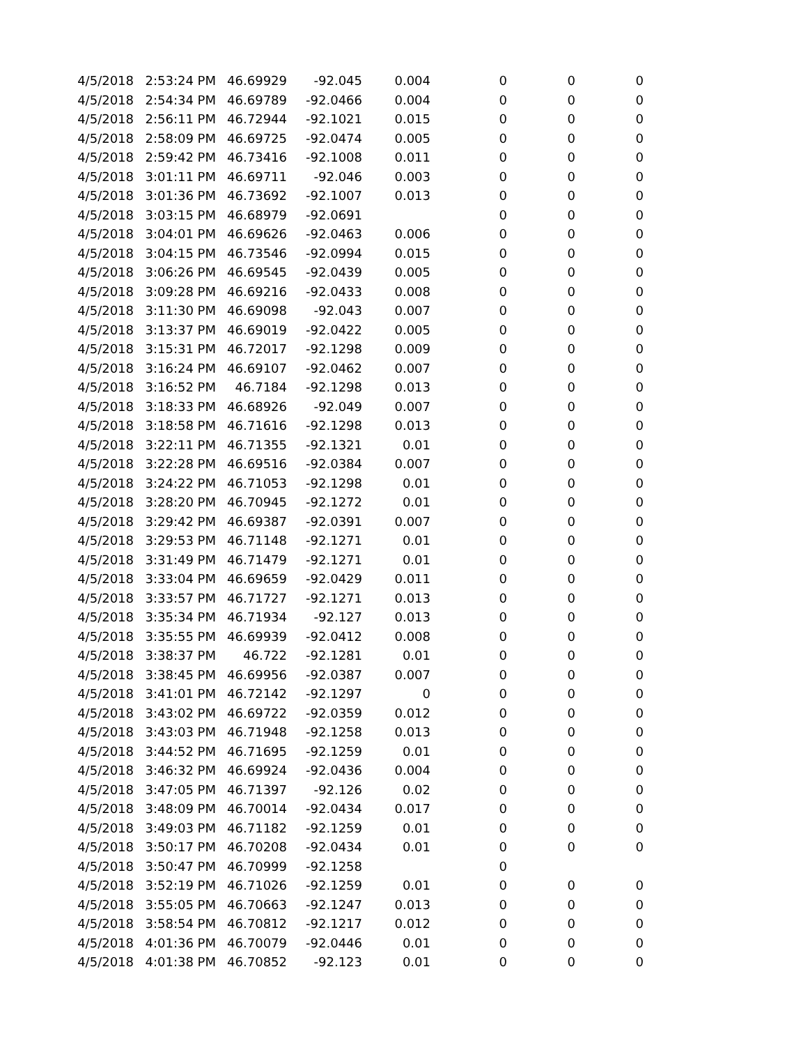| 4/5/2018 | 2:53:24 PM | 46.69929 | -92.045 | 0.004 | 0 | 0 | 0 |
| 4/5/2018 | 2:54:34 PM | 46.69789 | -92.0466 | 0.004 | 0 | 0 | 0 |
| 4/5/2018 | 2:56:11 PM | 46.72944 | -92.1021 | 0.015 | 0 | 0 | 0 |
| 4/5/2018 | 2:58:09 PM | 46.69725 | -92.0474 | 0.005 | 0 | 0 | 0 |
| 4/5/2018 | 2:59:42 PM | 46.73416 | -92.1008 | 0.011 | 0 | 0 | 0 |
| 4/5/2018 | 3:01:11 PM | 46.69711 | -92.046 | 0.003 | 0 | 0 | 0 |
| 4/5/2018 | 3:01:36 PM | 46.73692 | -92.1007 | 0.013 | 0 | 0 | 0 |
| 4/5/2018 | 3:03:15 PM | 46.68979 | -92.0691 | | 0 | 0 | 0 |
| 4/5/2018 | 3:04:01 PM | 46.69626 | -92.0463 | 0.006 | 0 | 0 | 0 |
| 4/5/2018 | 3:04:15 PM | 46.73546 | -92.0994 | 0.015 | 0 | 0 | 0 |
| 4/5/2018 | 3:06:26 PM | 46.69545 | -92.0439 | 0.005 | 0 | 0 | 0 |
| 4/5/2018 | 3:09:28 PM | 46.69216 | -92.0433 | 0.008 | 0 | 0 | 0 |
| 4/5/2018 | 3:11:30 PM | 46.69098 | -92.043 | 0.007 | 0 | 0 | 0 |
| 4/5/2018 | 3:13:37 PM | 46.69019 | -92.0422 | 0.005 | 0 | 0 | 0 |
| 4/5/2018 | 3:15:31 PM | 46.72017 | -92.1298 | 0.009 | 0 | 0 | 0 |
| 4/5/2018 | 3:16:24 PM | 46.69107 | -92.0462 | 0.007 | 0 | 0 | 0 |
| 4/5/2018 | 3:16:52 PM | 46.7184 | -92.1298 | 0.013 | 0 | 0 | 0 |
| 4/5/2018 | 3:18:33 PM | 46.68926 | -92.049 | 0.007 | 0 | 0 | 0 |
| 4/5/2018 | 3:18:58 PM | 46.71616 | -92.1298 | 0.013 | 0 | 0 | 0 |
| 4/5/2018 | 3:22:11 PM | 46.71355 | -92.1321 | 0.01 | 0 | 0 | 0 |
| 4/5/2018 | 3:22:28 PM | 46.69516 | -92.0384 | 0.007 | 0 | 0 | 0 |
| 4/5/2018 | 3:24:22 PM | 46.71053 | -92.1298 | 0.01 | 0 | 0 | 0 |
| 4/5/2018 | 3:28:20 PM | 46.70945 | -92.1272 | 0.01 | 0 | 0 | 0 |
| 4/5/2018 | 3:29:42 PM | 46.69387 | -92.0391 | 0.007 | 0 | 0 | 0 |
| 4/5/2018 | 3:29:53 PM | 46.71148 | -92.1271 | 0.01 | 0 | 0 | 0 |
| 4/5/2018 | 3:31:49 PM | 46.71479 | -92.1271 | 0.01 | 0 | 0 | 0 |
| 4/5/2018 | 3:33:04 PM | 46.69659 | -92.0429 | 0.011 | 0 | 0 | 0 |
| 4/5/2018 | 3:33:57 PM | 46.71727 | -92.1271 | 0.013 | 0 | 0 | 0 |
| 4/5/2018 | 3:35:34 PM | 46.71934 | -92.127 | 0.013 | 0 | 0 | 0 |
| 4/5/2018 | 3:35:55 PM | 46.69939 | -92.0412 | 0.008 | 0 | 0 | 0 |
| 4/5/2018 | 3:38:37 PM | 46.722 | -92.1281 | 0.01 | 0 | 0 | 0 |
| 4/5/2018 | 3:38:45 PM | 46.69956 | -92.0387 | 0.007 | 0 | 0 | 0 |
| 4/5/2018 | 3:41:01 PM | 46.72142 | -92.1297 | 0 | 0 | 0 | 0 |
| 4/5/2018 | 3:43:02 PM | 46.69722 | -92.0359 | 0.012 | 0 | 0 | 0 |
| 4/5/2018 | 3:43:03 PM | 46.71948 | -92.1258 | 0.013 | 0 | 0 | 0 |
| 4/5/2018 | 3:44:52 PM | 46.71695 | -92.1259 | 0.01 | 0 | 0 | 0 |
| 4/5/2018 | 3:46:32 PM | 46.69924 | -92.0436 | 0.004 | 0 | 0 | 0 |
| 4/5/2018 | 3:47:05 PM | 46.71397 | -92.126 | 0.02 | 0 | 0 | 0 |
| 4/5/2018 | 3:48:09 PM | 46.70014 | -92.0434 | 0.017 | 0 | 0 | 0 |
| 4/5/2018 | 3:49:03 PM | 46.71182 | -92.1259 | 0.01 | 0 | 0 | 0 |
| 4/5/2018 | 3:50:17 PM | 46.70208 | -92.0434 | 0.01 | 0 | 0 | 0 |
| 4/5/2018 | 3:50:47 PM | 46.70999 | -92.1258 | | 0 | | |
| 4/5/2018 | 3:52:19 PM | 46.71026 | -92.1259 | 0.01 | 0 | 0 | 0 |
| 4/5/2018 | 3:55:05 PM | 46.70663 | -92.1247 | 0.013 | 0 | 0 | 0 |
| 4/5/2018 | 3:58:54 PM | 46.70812 | -92.1217 | 0.012 | 0 | 0 | 0 |
| 4/5/2018 | 4:01:36 PM | 46.70079 | -92.0446 | 0.01 | 0 | 0 | 0 |
| 4/5/2018 | 4:01:38 PM | 46.70852 | -92.123 | 0.01 | 0 | 0 | 0 |